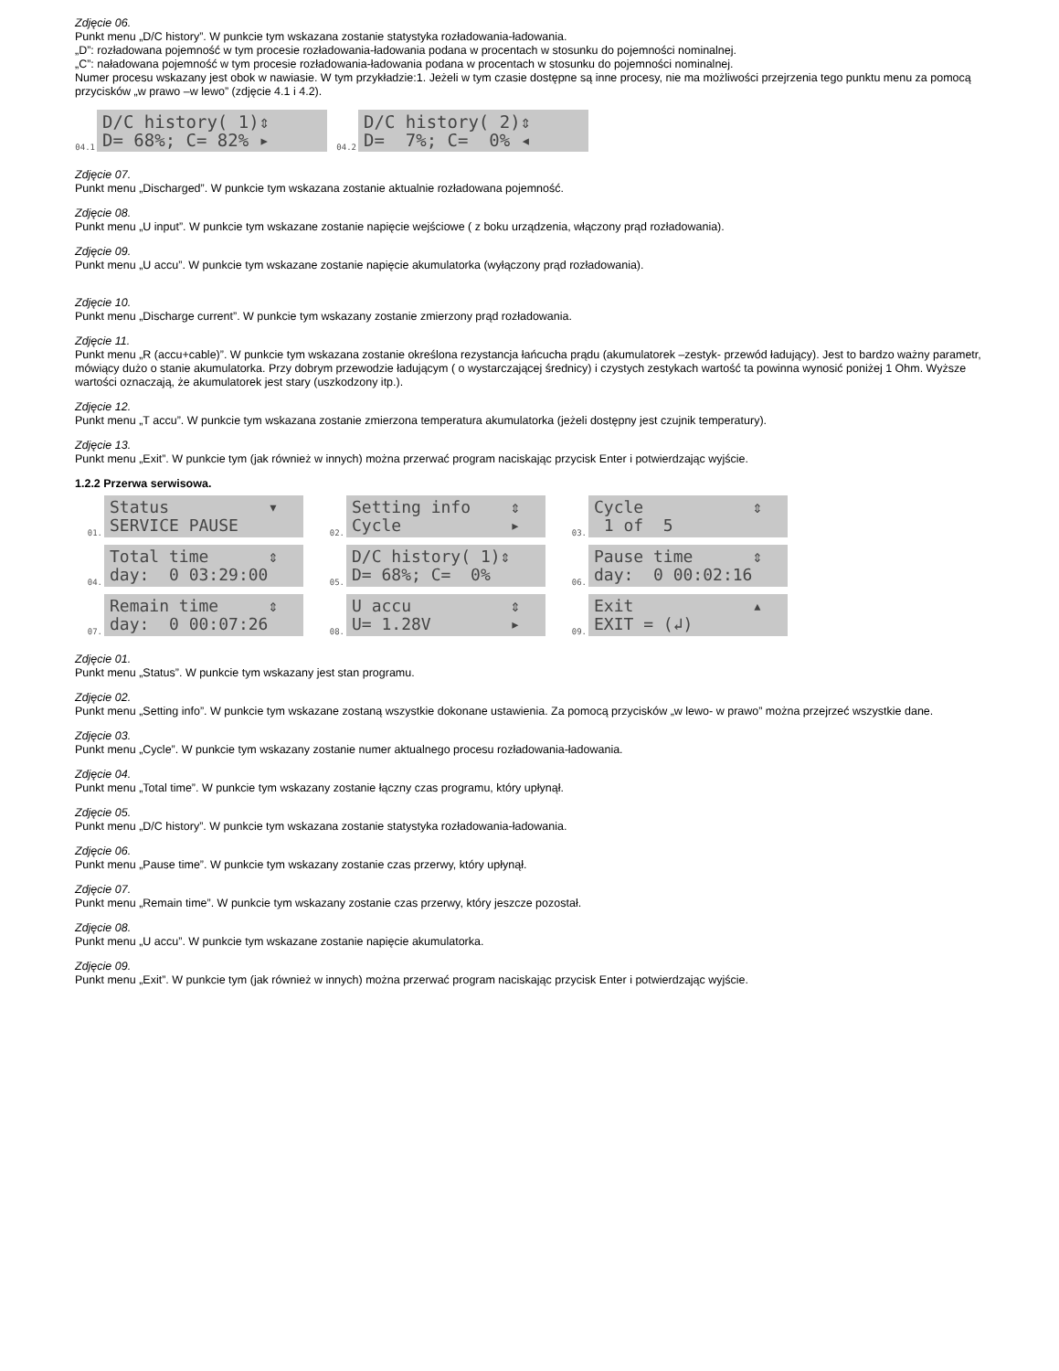Zdjęcie 06.
Punkt menu „D/C history”. W punkcie tym wskazana zostanie statystyka rozładowania-ładowania.
„D”: rozładowana pojemność w tym procesie rozładowania-ładowania podana w procentach w stosunku do pojemności nominalnej.
„C”: naładowana pojemność w tym procesie rozładowania-ładowania podana w procentach w stosunku do pojemności nominalnej.
Numer procesu wskazany jest obok w nawiasie. W tym przykładzie:1. Jeżeli w tym czasie dostępne są inne procesy, nie ma możliwości przejrzenia tego punktu menu za pomocą przycisków „w prawo –w lewo” (zdjęcie 4.1 i 4.2).
04.1
D/C history( 1)⇕ D= 68%; C= 82% ▸
04.2
D/C history( 2)⇕ D= 7%; C= 0% ◂
Zdjęcie 07.
Punkt menu „Discharged”. W punkcie tym wskazana zostanie aktualnie rozładowana pojemność.
Zdjęcie 08.
Punkt menu „U input”. W punkcie tym wskazane zostanie napięcie wejściowe ( z boku urządzenia, włączony prąd rozładowania).
Zdjęcie 09.
Punkt menu „U accu”. W punkcie tym wskazane zostanie napięcie akumulatorka (wyłączony prąd rozładowania).
Zdjęcie 10.
Punkt menu „Discharge current”. W punkcie tym wskazany zostanie zmierzony prąd rozładowania.
Zdjęcie 11.
Punkt menu „R (accu+cable)”. W punkcie tym wskazana zostanie określona rezystancja łańcucha prądu (akumulatorek –zestyk- przewód ładujący). Jest to bardzo ważny parametr, mówiący dużo o stanie akumulatorka. Przy dobrym przewodzie ładującym ( o wystarczającej średnicy) i czystych zestykach wartość ta powinna wynosić poniżej 1 Ohm. Wyższe wartości oznaczają, że akumulatorek jest stary (uszkodzony itp.).
Zdjęcie 12.
Punkt menu „T accu”. W punkcie tym wskazana zostanie zmierzona temperatura akumulatorka (jeżeli dostępny jest czujnik temperatury).
Zdjęcie 13.
Punkt menu „Exit”. W punkcie tym (jak również w innych) można przerwać program naciskając przycisk Enter i potwierdzając wyjście.
1.2.2 Przerwa serwisowa.
01.
Status ▾ SERVICE PAUSE
02.
Setting info ⇕ Cycle ▸
03.
Cycle ⇕ 1 of 5
04.
Total time ⇕ day: 0 03:29:00
05.
D/C history( 1)⇕ D= 68%; C= 0%
06.
Pause time ⇕ day: 0 00:02:16
07.
Remain time ⇕ day: 0 00:07:26
08.
U accu ⇕ U= 1.28V ▸
09.
Exit ▴ EXIT = (↲)
Zdjęcie 01.
Punkt menu „Status”. W punkcie tym wskazany jest stan programu.
Zdjęcie 02.
Punkt menu „Setting info”. W punkcie tym wskazane zostaną wszystkie dokonane ustawienia. Za pomocą przycisków „w lewo- w prawo” można przejrzeć wszystkie dane.
Zdjęcie 03.
Punkt menu „Cycle”. W punkcie tym wskazany zostanie numer aktualnego procesu rozładowania-ładowania.
Zdjęcie 04.
Punkt menu „Total time”. W punkcie tym wskazany zostanie łączny czas programu, który upłynął.
Zdjęcie 05.
Punkt menu „D/C history”. W punkcie tym wskazana zostanie statystyka rozładowania-ładowania.
Zdjęcie 06.
Punkt menu „Pause time”. W punkcie tym wskazany zostanie czas przerwy, który upłynął.
Zdjęcie 07.
Punkt menu „Remain time”. W punkcie tym wskazany zostanie czas przerwy, który jeszcze pozostał.
Zdjęcie 08.
Punkt menu „U accu”. W punkcie tym wskazane zostanie napięcie akumulatorka.
Zdjęcie 09.
Punkt menu „Exit”. W punkcie tym (jak również w innych) można przerwać program naciskając przycisk Enter i potwierdzając wyjście.